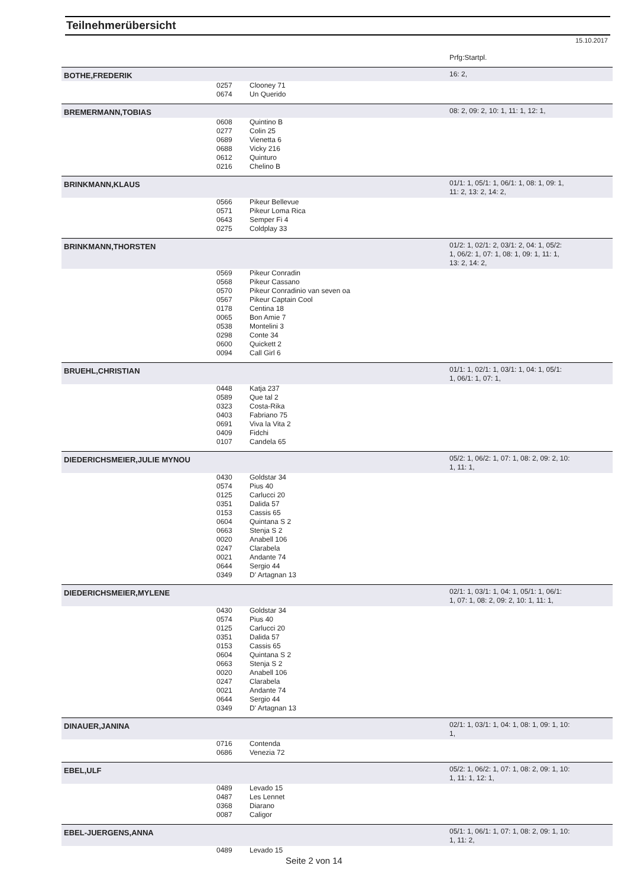Teilnehmerübersicht
15.10.2017
| | | | Prfg:Startpl. |
| BOTHE,FREDERIK | | | 16: 2, |
| | 0257 | Clooney 71 | |
| | 0674 | Un Querido | |
| BREMERMANN,TOBIAS | | | 08: 2, 09: 2, 10: 1, 11: 1, 12: 1, |
| | 0608 | Quintino B | |
| | 0277 | Colin 25 | |
| | 0689 | Vienetta 6 | |
| | 0688 | Vicky 216 | |
| | 0612 | Quinturo | |
| | 0216 | Chelino B | |
| BRINKMANN,KLAUS | | | 01/1: 1, 05/1: 1, 06/1: 1, 08: 1, 09: 1, 11: 2, 13: 2, 14: 2, |
| | 0566 | Pikeur Bellevue | |
| | 0571 | Pikeur Loma Rica | |
| | 0643 | Semper Fi 4 | |
| | 0275 | Coldplay 33 | |
| BRINKMANN,THORSTEN | | | 01/2: 1, 02/1: 2, 03/1: 2, 04: 1, 05/2: 1, 06/2: 1, 07: 1, 08: 1, 09: 1, 11: 1, 13: 2, 14: 2, |
| | 0569 | Pikeur Conradin | |
| | 0568 | Pikeur Cassano | |
| | 0570 | Pikeur Conradinio van seven oa | |
| | 0567 | Pikeur Captain Cool | |
| | 0178 | Centina 18 | |
| | 0065 | Bon Amie 7 | |
| | 0538 | Montelini 3 | |
| | 0298 | Conte 34 | |
| | 0600 | Quickett 2 | |
| | 0094 | Call Girl 6 | |
| BRUEHL,CHRISTIAN | | | 01/1: 1, 02/1: 1, 03/1: 1, 04: 1, 05/1: 1, 06/1: 1, 07: 1, |
| | 0448 | Katja 237 | |
| | 0589 | Que tal 2 | |
| | 0323 | Costa-Rika | |
| | 0403 | Fabriano 75 | |
| | 0691 | Viva la Vita 2 | |
| | 0409 | Fidchi | |
| | 0107 | Candela 65 | |
| DIEDERICHSMEIER,JULIE MYNOU | | | 05/2: 1, 06/2: 1, 07: 1, 08: 2, 09: 2, 10: 1, 11: 1, |
| | 0430 | Goldstar 34 | |
| | 0574 | Pius 40 | |
| | 0125 | Carlucci 20 | |
| | 0351 | Dalida 57 | |
| | 0153 | Cassis 65 | |
| | 0604 | Quintana S 2 | |
| | 0663 | Stenja S 2 | |
| | 0020 | Anabell 106 | |
| | 0247 | Clarabela | |
| | 0021 | Andante 74 | |
| | 0644 | Sergio 44 | |
| | 0349 | D' Artagnan 13 | |
| DIEDERICHSMEIER,MYLENE | | | 02/1: 1, 03/1: 1, 04: 1, 05/1: 1, 06/1: 1, 07: 1, 08: 2, 09: 2, 10: 1, 11: 1, |
| | 0430 | Goldstar 34 | |
| | 0574 | Pius 40 | |
| | 0125 | Carlucci 20 | |
| | 0351 | Dalida 57 | |
| | 0153 | Cassis 65 | |
| | 0604 | Quintana S 2 | |
| | 0663 | Stenja S 2 | |
| | 0020 | Anabell 106 | |
| | 0247 | Clarabela | |
| | 0021 | Andante 74 | |
| | 0644 | Sergio 44 | |
| | 0349 | D' Artagnan 13 | |
| DINAUER,JANINA | | | 02/1: 1, 03/1: 1, 04: 1, 08: 1, 09: 1, 10: 1, |
| | 0716 | Contenda | |
| | 0686 | Venezia 72 | |
| EBEL,ULF | | | 05/2: 1, 06/2: 1, 07: 1, 08: 2, 09: 1, 10: 1, 11: 1, 12: 1, |
| | 0489 | Levado 15 | |
| | 0487 | Les Lennet | |
| | 0368 | Diarano | |
| | 0087 | Caligor | |
| EBEL-JUERGENS,ANNA | | | 05/1: 1, 06/1: 1, 07: 1, 08: 2, 09: 1, 10: 1, 11: 2, |
| | 0489 | Levado 15 | |
Seite 2 von 14